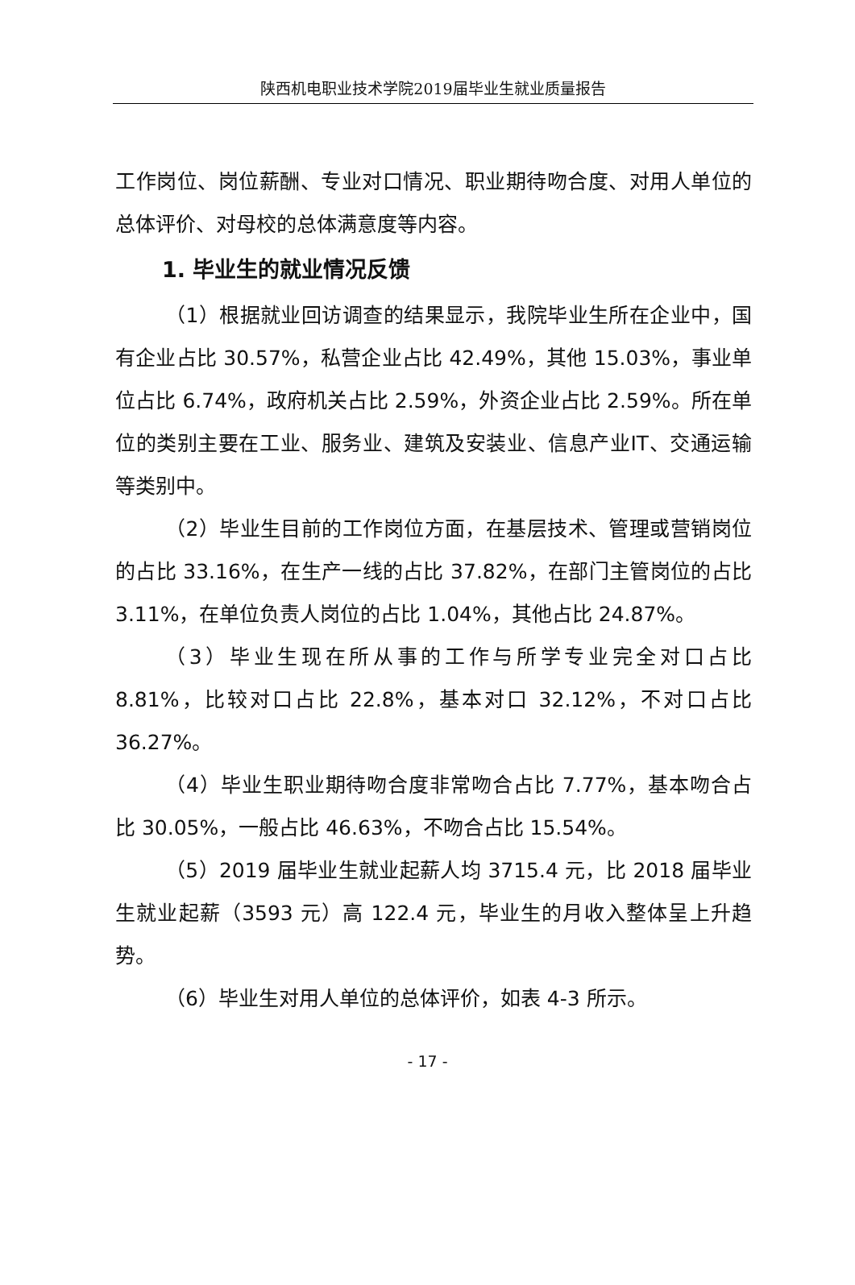陕西机电职业技术学院2019届毕业生就业质量报告
工作岗位、岗位薪酬、专业对口情况、职业期待吻合度、对用人单位的总体评价、对母校的总体满意度等内容。
1. 毕业生的就业情况反馈
（1）根据就业回访调查的结果显示，我院毕业生所在企业中，国有企业占比 30.57%，私营企业占比 42.49%，其他 15.03%，事业单位占比 6.74%，政府机关占比 2.59%，外资企业占比 2.59%。所在单位的类别主要在工业、服务业、建筑及安装业、信息产业IT、交通运输等类别中。
（2）毕业生目前的工作岗位方面，在基层技术、管理或营销岗位的占比 33.16%，在生产一线的占比 37.82%，在部门主管岗位的占比 3.11%，在单位负责人岗位的占比 1.04%，其他占比 24.87%。
（3）毕业生现在所从事的工作与所学专业完全对口占比 8.81%，比较对口占比 22.8%，基本对口 32.12%，不对口占比 36.27%。
（4）毕业生职业期待吻合度非常吻合占比 7.77%，基本吻合占比 30.05%，一般占比 46.63%，不吻合占比 15.54%。
（5）2019 届毕业生就业起薪人均 3715.4 元，比 2018 届毕业生就业起薪（3593 元）高 122.4 元，毕业生的月收入整体呈上升趋势。
（6）毕业生对用人单位的总体评价，如表 4-3 所示。
- 17 -